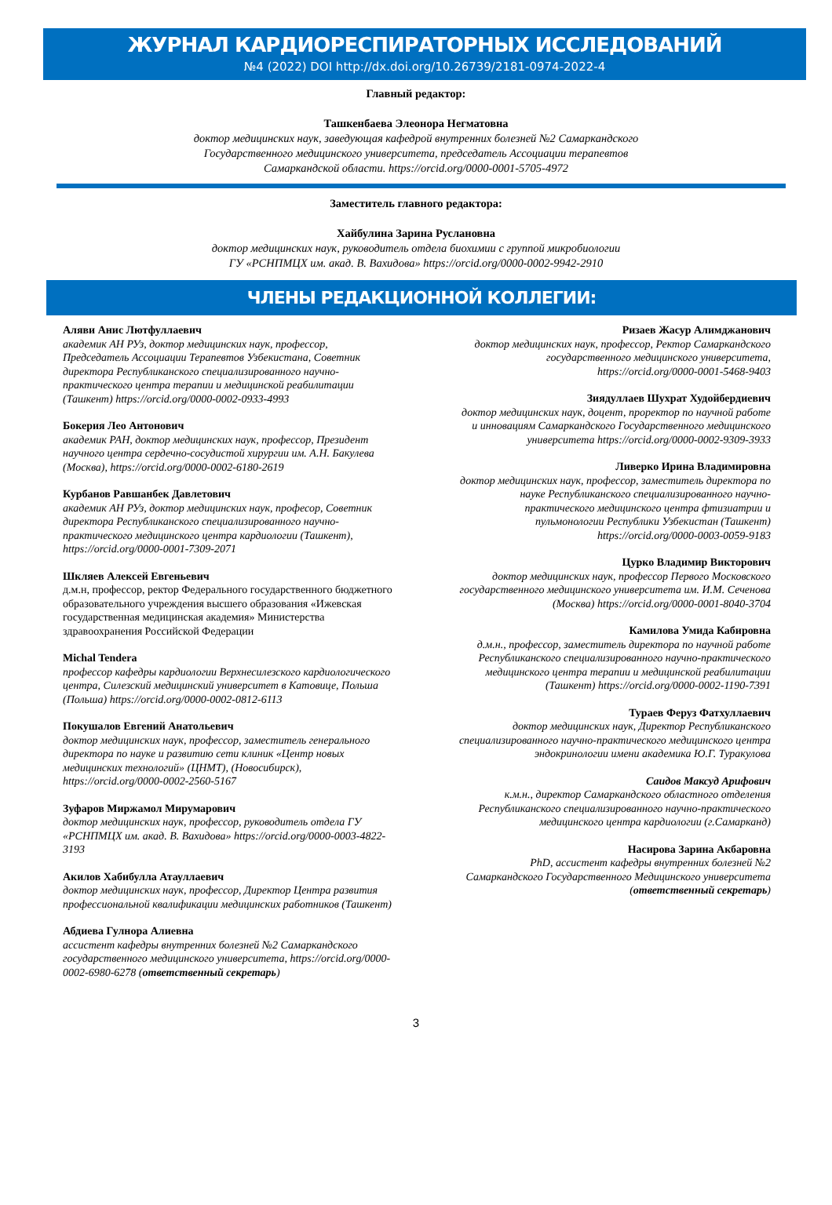ЖУРНАЛ КАРДИОРЕСПИРАТОРНЫХ ИССЛЕДОВАНИЙ
№4 (2022) DOI http://dx.doi.org/10.26739/2181-0974-2022-4
Главный редактор:
Ташкенбаева Элеонора Негматовна
доктор медицинских наук, заведующая кафедрой внутренних болезней №2 Самаркандского
Государственного медицинского университета, председатель Ассоциации терапевтов
Самаркандской области. https://orcid.org/0000-0001-5705-4972
Заместитель главного редактора:
Хайбулина Зарина Руслановна
доктор медицинских наук, руководитель отдела биохимии с группой микробиологии
ГУ «РСНПМЦХ им. акад. В. Вахидова» https://orcid.org/0000-0002-9942-2910
ЧЛЕНЫ РЕДАКЦИОННОЙ КОЛЛЕГИИ:
Аляви Анис Лютфуллаевич
академик АН РУз, доктор медицинских наук, профессор, Председатель Ассоциации Терапевтов Узбекистана, Советник директора Республиканского специализированного научно-практического центра терапии и медицинской реабилитации (Ташкент) https://orcid.org/0000-0002-0933-4993
Бокерия Лео Антонович
академик РАН, доктор медицинских наук, профессор, Президент научного центра сердечно-сосудистой хирургии им. А.Н. Бакулева (Москва), https://orcid.org/0000-0002-6180-2619
Курбанов Равшанбек Давлетович
академик АН РУз, доктор медицинских наук, професор, Советник директора Республиканского специализированного научно-практического медицинского центра кардиологии (Ташкент), https://orcid.org/0000-0001-7309-2071
Шкляев Алексей Евгеньевич
д.м.н, профессор, ректор Федерального государственного бюджетного образовательного учреждения высшего образования «Ижевская государственная медицинская академия» Министерства здравоохранения Российской Федерации
Michal Tendera
профессор кафедры кардиологии Верхнесилезского кардиологического центра, Силезский медицинский университет в Катовице, Польша (Польша) https://orcid.org/0000-0002-0812-6113
Покушалов Евгений Анатольевич
доктор медицинских наук, профессор, заместитель генерального директора по науке и развитию сети клиник «Центр новых медицинских технологий» (ЦНМТ), (Новосибирск), https://orcid.org/0000-0002-2560-5167
Зуфаров Миржамол Мирумарович
доктор медицинских наук, профессор, руководитель отдела ГУ «РСНПМЦХ им. акад. В. Вахидова» https://orcid.org/0000-0003-4822-3193
Акилов Хабибулла Атауллаевич
доктор медицинских наук, профессор, Директор Центра развития профессиональной квалификации медицинских работников (Ташкент)
Абдиева Гулнора Алиевна
ассистент кафедры внутренних болезней №2 Самаркандского государственного медицинского университета, https://orcid.org/0000-0002-6980-6278 (ответственный секретарь)
Ризаев Жасур Алимджанович
доктор медицинских наук, профессор, Ректор Самаркандского государственного медицинского университета, https://orcid.org/0000-0001-5468-9403
Зиядуллаев Шухрат Худойбердиевич
доктор медицинских наук, доцент, проректор по научной работе и инновациям Самаркандского Государственного медицинского университета https://orcid.org/0000-0002-9309-3933
Ливерко Ирина Владимировна
доктор медицинских наук, профессор, заместитель директора по науке Республиканского специализированного научно-практического медицинского центра фтизиатрии и пульмонологии Республики Узбекистан (Ташкент) https://orcid.org/0000-0003-0059-9183
Цурко Владимир Викторович
доктор медицинских наук, профессор Первого Московского государственного медицинского университета им. И.М. Сеченова (Москва) https://orcid.org/0000-0001-8040-3704
Камилова Умида Кабировна
д.м.н., профессор, заместитель директора по научной работе Республиканского специализированного научно-практического медицинского центра терапии и медицинской реабилитации (Ташкент) https://orcid.org/0000-0002-1190-7391
Тураев Феруз Фатхуллаевич
доктор медицинских наук, Директор Республиканского специализированного научно-практического медицинского центра эндокринологии имени академика Ю.Г. Туракулова
Саидов Максуд Арифович
к.м.н., директор Самаркандского областного отделения Республиканского специализированного научно-практического медицинского центра кардиологии (г.Самарканд)
Насирова Зарина Акбаровна
PhD, ассистент кафедры внутренних болезней №2 Самаркандского Государственного Медицинского университета (ответственный секретарь)
3